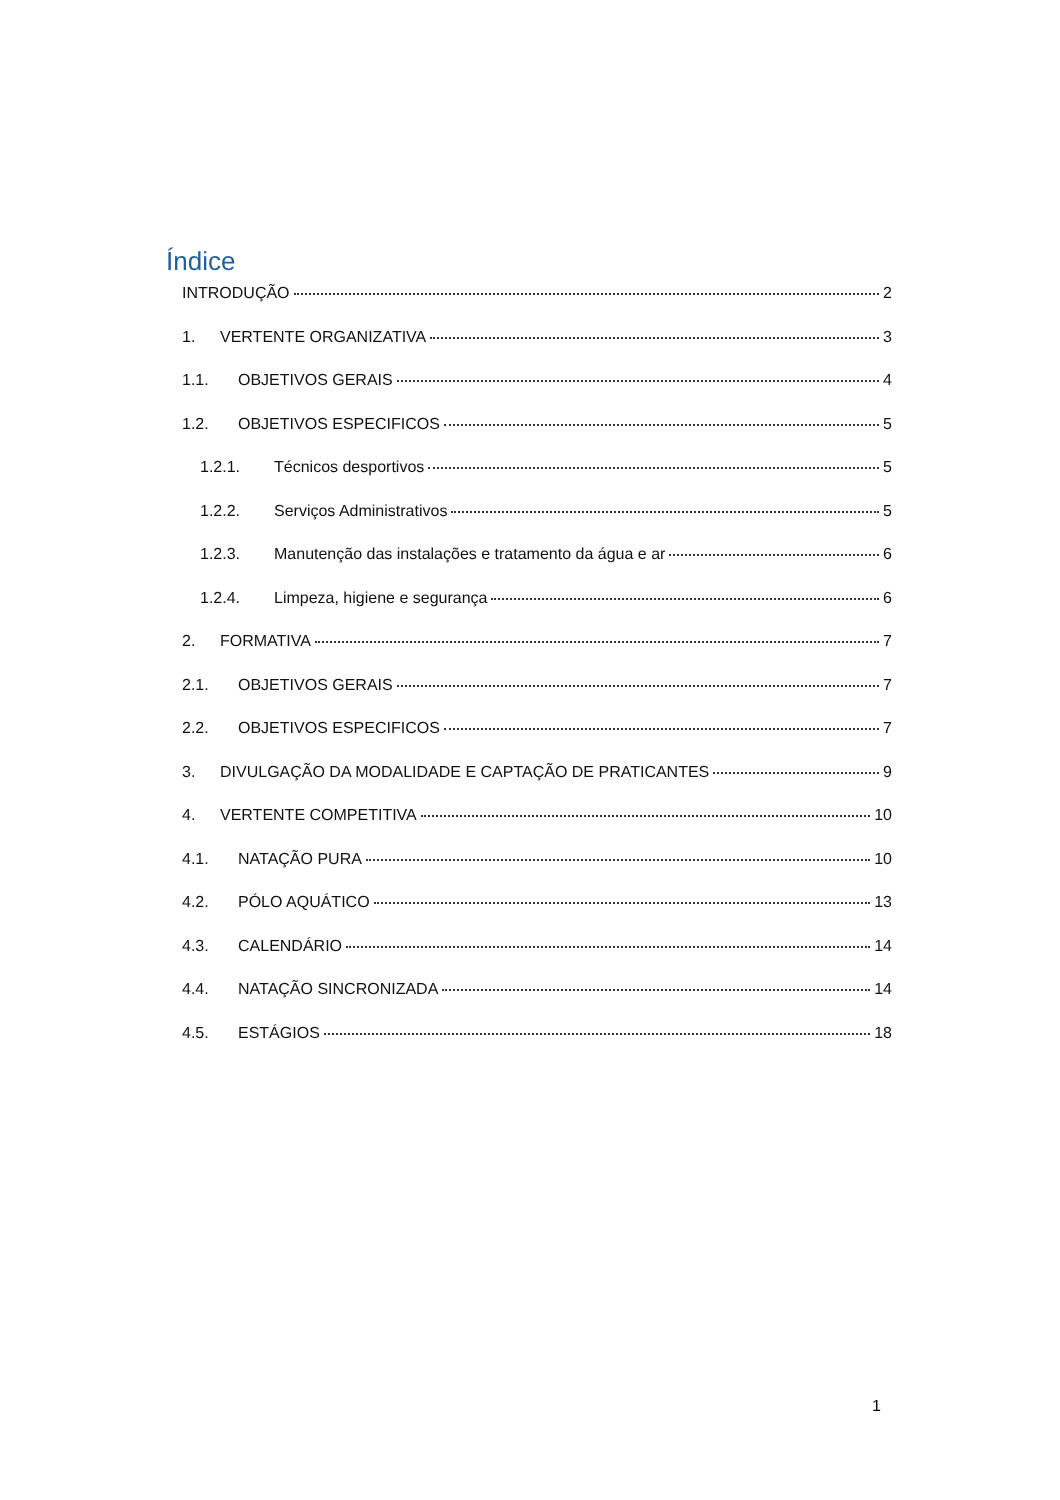Índice
INTRODUÇÃO 2
1. VERTENTE ORGANIZATIVA 3
1.1. OBJETIVOS GERAIS 4
1.2. OBJETIVOS ESPECIFICOS 5
1.2.1. Técnicos desportivos 5
1.2.2. Serviços Administrativos 5
1.2.3. Manutenção das instalações e tratamento da água e ar 6
1.2.4. Limpeza, higiene e segurança 6
2. FORMATIVA 7
2.1. OBJETIVOS GERAIS 7
2.2. OBJETIVOS ESPECIFICOS 7
3. DIVULGAÇÃO DA MODALIDADE E CAPTAÇÃO DE PRATICANTES 9
4. VERTENTE COMPETITIVA 10
4.1. NATAÇÃO PURA 10
4.2. PÓLO AQUÁTICO 13
4.3. CALENDÁRIO 14
4.4. NATAÇÃO SINCRONIZADA 14
4.5. ESTÁGIOS 18
1